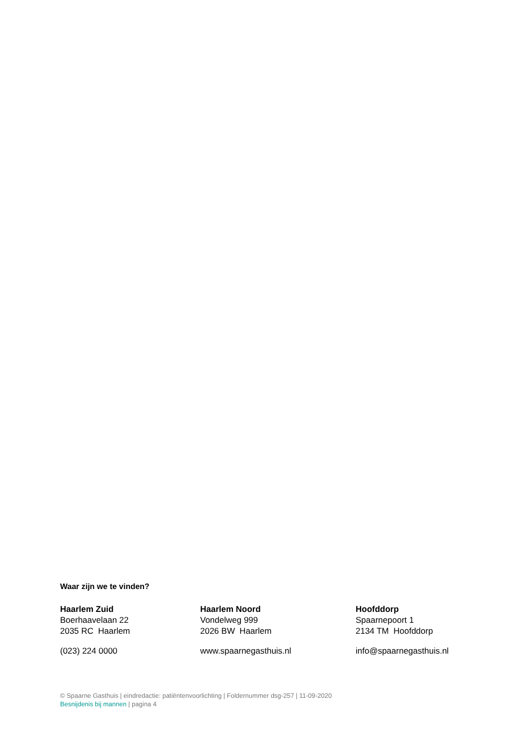Waar zijn we te vinden?
Haarlem Zuid
Boerhaavelaan 22
2035 RC Haarlem
(023) 224 0000
Haarlem Noord
Vondelweg 999
2026 BW Haarlem
www.spaarnegasthuis.nl
Hoofddorp
Spaarnepoort 1
2134 TM Hoofddorp
info@spaarnegasthuis.nl
© Spaarne Gasthuis | eindredactie: patiëntenvoorlichting | Foldernummer dsg-257 | 11-09-2020
Besnijdenis bij mannen | pagina 4